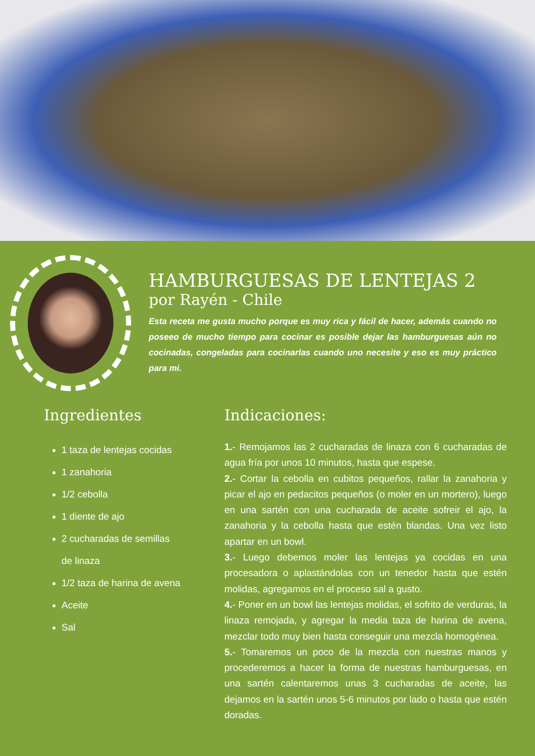HAMBURGUESAS DE LENTEJAS 2
por Rayén - Chile
Esta receta me gusta mucho porque es muy rica y fácil de hacer, además cuando no poseeo de mucho tiempo para cocinar es posible dejar las hamburguesas aún no cocinadas, congeladas para cocinarlas cuando uno necesite y eso es muy práctico para mi.
Ingredientes
1 taza de lentejas cocidas
1 zanahoria
1/2 cebolla
1 diente de ajo
2 cucharadas de semillas de linaza
1/2 taza de harina de avena
Aceite
Sal
Indicaciones:
1.- Remojamos las 2 cucharadas de linaza con 6 cucharadas de agua fría por unos 10 minutos, hasta que espese.
2.- Cortar la cebolla en cubitos pequeños, rallar la zanahoria y picar el ajo en pedacitos pequeños (o moler en un mortero), luego en una sartén con una cucharada de aceite sofreir el ajo, la zanahoria y la cebolla hasta que estén blandas. Una vez listo apartar en un bowl.
3.- Luego debemos moler las lentejas ya cocidas en una procesadora o aplastándolas con un tenedor hasta que estén molidas, agregamos en el proceso sal a gusto.
4.- Poner en un bowl las lentejas molidas, el sofrito de verduras, la linaza remojada, y agregar la media taza de harina de avena, mezclar todo muy bien hasta conseguir una mezcla homogénea.
5.- Tomaremos un poco de la mezcla con nuestras manos y procederemos a hacer la forma de nuestras hamburguesas, en una sartén calentaremos unas 3 cucharadas de aceite, las dejamos en la sartén unos 5-6 minutos por lado o hasta que estén doradas.